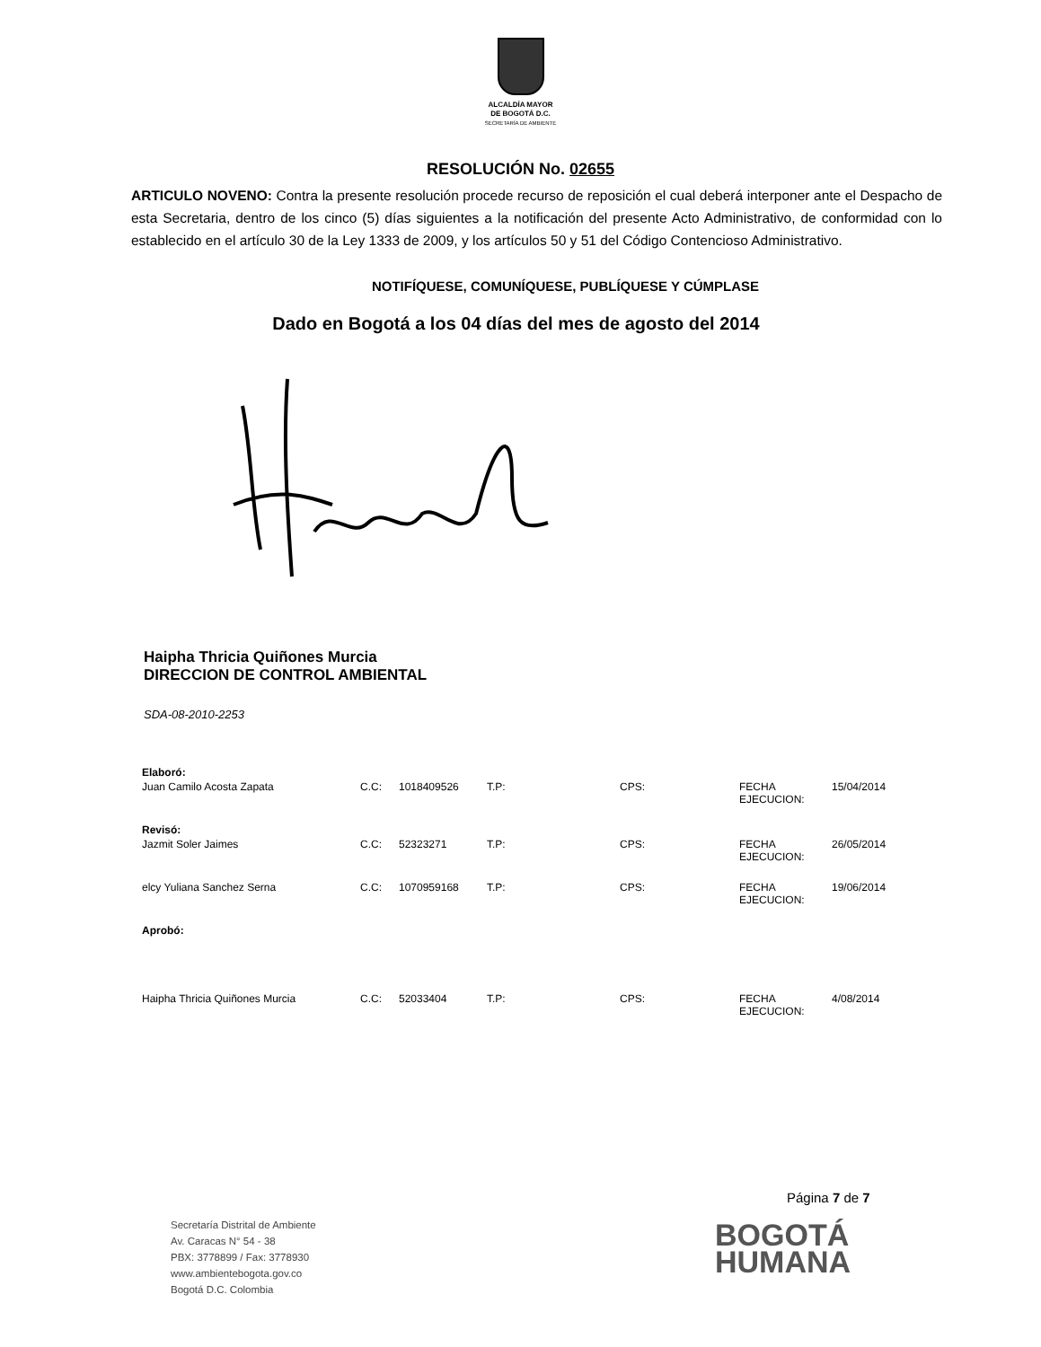ALCALDÍA MAYOR
DE BOGOTÁ D.C.
SECRETARÍA DE AMBIENTE
RESOLUCIÓN No. 02655
ARTICULO NOVENO: Contra la presente resolución procede recurso de reposición el cual deberá interponer ante el Despacho de esta Secretaria, dentro de los cinco (5) días siguientes a la notificación del presente Acto Administrativo, de conformidad con lo establecido en el artículo 30 de la Ley 1333 de 2009, y los artículos 50 y 51 del Código Contencioso Administrativo.
NOTIFÍQUESE, COMUNÍQUESE, PUBLÍQUESE Y CÚMPLASE
Dado en Bogotá a los 04 días del mes de agosto del 2014
Haipha Thricia Quiñones Murcia
DIRECCION DE CONTROL AMBIENTAL
SDA-08-2010-2253
| Elaboró: | | | | | | |
| Juan Camilo Acosta Zapata | C.C: | 1018409526 | T.P: | CPS: | FECHA EJECUCION: | 15/04/2014 |
| Revisó: | | | | | | |
| Jazmit Soler Jaimes | C.C: | 52323271 | T.P: | CPS: | FECHA EJECUCION: | 26/05/2014 |
| elcy Yuliana Sanchez Serna | C.C: | 1070959168 | T.P: | CPS: | FECHA EJECUCION: | 19/06/2014 |
| Aprobó: | | | | | | |
| Haipha Thricia Quiñones Murcia | C.C: | 52033404 | T.P: | CPS: | FECHA EJECUCION: | 4/08/2014 |
Página 7 de 7
Secretaría Distrital de Ambiente
Av. Caracas N° 54 - 38
PBX: 3778899 / Fax: 3778930
www.ambientebogota.gov.co
Bogotá D.C. Colombia
BOGOTÁ
HUMANA